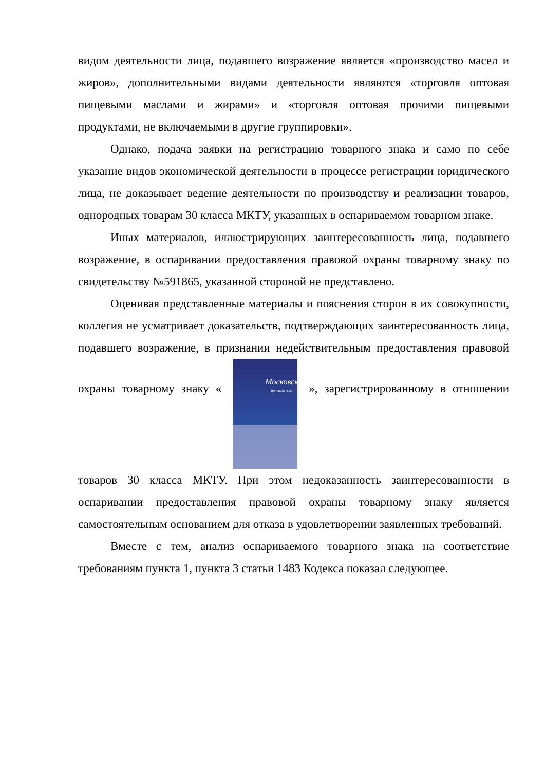видом деятельности лица, подавшего возражение является «производство масел и жиров», дополнительными видами деятельности являются «торговля оптовая пищевыми маслами и жирами» и «торговля оптовая прочими пищевыми продуктами, не включаемыми в другие группировки».
Однако, подача заявки на регистрацию товарного знака и само по себе указание видов экономической деятельности в процессе регистрации юридического лица, не доказывает ведение деятельности по производству и реализации товаров, однородных товарам 30 класса МКТУ, указанных в оспариваемом товарном знаке.
Иных материалов, иллюстрирующих заинтересованность лица, подавшего возражение, в оспаривании предоставления правовой охраны товарному знаку по свидетельству №591865, указанной стороной не представлено.
Оценивая представленные материалы и пояснения сторон в их совокупности, коллегия не усматривает доказательств, подтверждающих заинтересованность лица, подавшего возражение, в признании недействительным предоставления правовой охраны товарному знаку « Московский ПРОВАНСАЛЬ », зарегистрированному в отношении товаров 30 класса МКТУ. При этом недоказанность заинтересованности в оспаривании предоставления правовой охраны товарному знаку является самостоятельным основанием для отказа в удовлетворении заявленных требований.
Вместе с тем, анализ оспариваемого товарного знака на соответствие требованиям пункта 1, пункта 3 статьи 1483 Кодекса показал следующее.